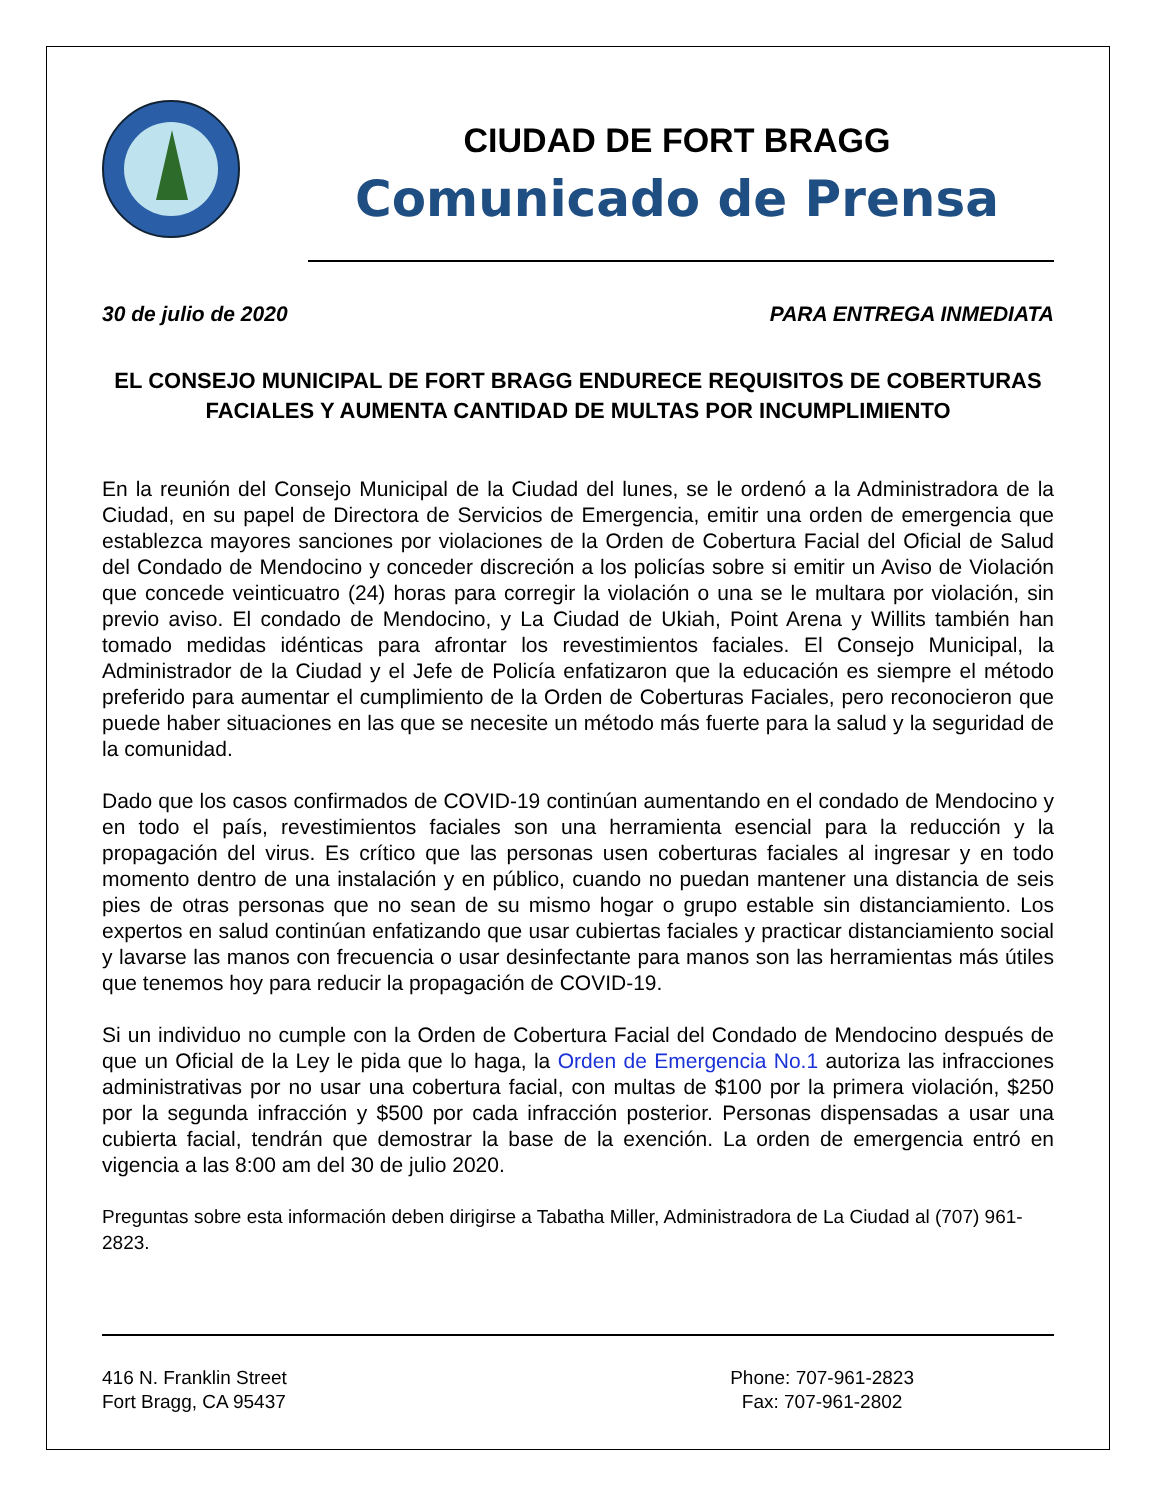CIUDAD DE FORT BRAGG
Comunicado de Prensa
30 de julio de 2020 PARA ENTREGA INMEDIATA
EL CONSEJO MUNICIPAL DE FORT BRAGG ENDURECE REQUISITOS DE COBERTURAS
FACIALES Y AUMENTA CANTIDAD DE MULTAS POR INCUMPLIMIENTO
En la reunión del Consejo Municipal de la Ciudad del lunes, se le ordenó a la Administradora de la Ciudad, en su papel de Directora de Servicios de Emergencia, emitir una orden de emergencia que establezca mayores sanciones por violaciones de la Orden de Cobertura Facial del Oficial de Salud del Condado de Mendocino y conceder discreción a los policías sobre si emitir un Aviso de Violación que concede veinticuatro (24) horas para corregir la violación o una se le multara por violación, sin previo aviso. El condado de Mendocino, y La Ciudad de Ukiah, Point Arena y Willits también han tomado medidas idénticas para afrontar los revestimientos faciales. El Consejo Municipal, la Administrador de la Ciudad y el Jefe de Policía enfatizaron que la educación es siempre el método preferido para aumentar el cumplimiento de la Orden de Coberturas Faciales, pero reconocieron que puede haber situaciones en las que se necesite un método más fuerte para la salud y la seguridad de la comunidad.
Dado que los casos confirmados de COVID-19 continúan aumentando en el condado de Mendocino y en todo el país, revestimientos faciales son una herramienta esencial para la reducción y la propagación del virus. Es crítico que las personas usen coberturas faciales al ingresar y en todo momento dentro de una instalación y en público, cuando no puedan mantener una distancia de seis pies de otras personas que no sean de su mismo hogar o grupo estable sin distanciamiento. Los expertos en salud continúan enfatizando que usar cubiertas faciales y practicar distanciamiento social y lavarse las manos con frecuencia o usar desinfectante para manos son las herramientas más útiles que tenemos hoy para reducir la propagación de COVID-19.
Si un individuo no cumple con la Orden de Cobertura Facial del Condado de Mendocino después de que un Oficial de la Ley le pida que lo haga, la Orden de Emergencia No.1 autoriza las infracciones administrativas por no usar una cobertura facial, con multas de $100 por la primera violación, $250 por la segunda infracción y $500 por cada infracción posterior. Personas dispensadas a usar una cubierta facial, tendrán que demostrar la base de la exención. La orden de emergencia entró en vigencia a las 8:00 am del 30 de julio 2020.
Preguntas sobre esta información deben dirigirse a Tabatha Miller, Administradora de La Ciudad al (707) 961-2823.
416 N. Franklin Street
Fort Bragg, CA 95437
Phone: 707-961-2823
Fax: 707-961-2802